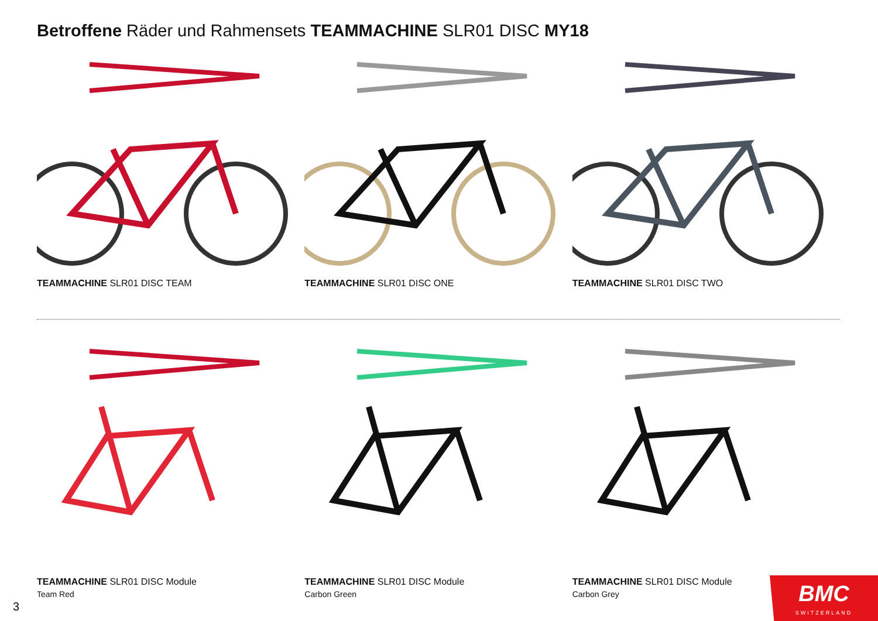Betroffene Räder und Rahmensets TEAMMACHINE SLR01 DISC MY18
TEAMMACHINE SLR01 DISC TEAM TEAMMACHINE SLR01 DISC ONE TEAMMACHINE SLR01 DISC TWO
TEAMMACHINE SLR01 DISC Module
Team Red
TEAMMACHINE SLR01 DISC Module
Carbon Green
TEAMMACHINE SLR01 DISC Module
Carbon Grey
3
BMC
SWITZERLAND